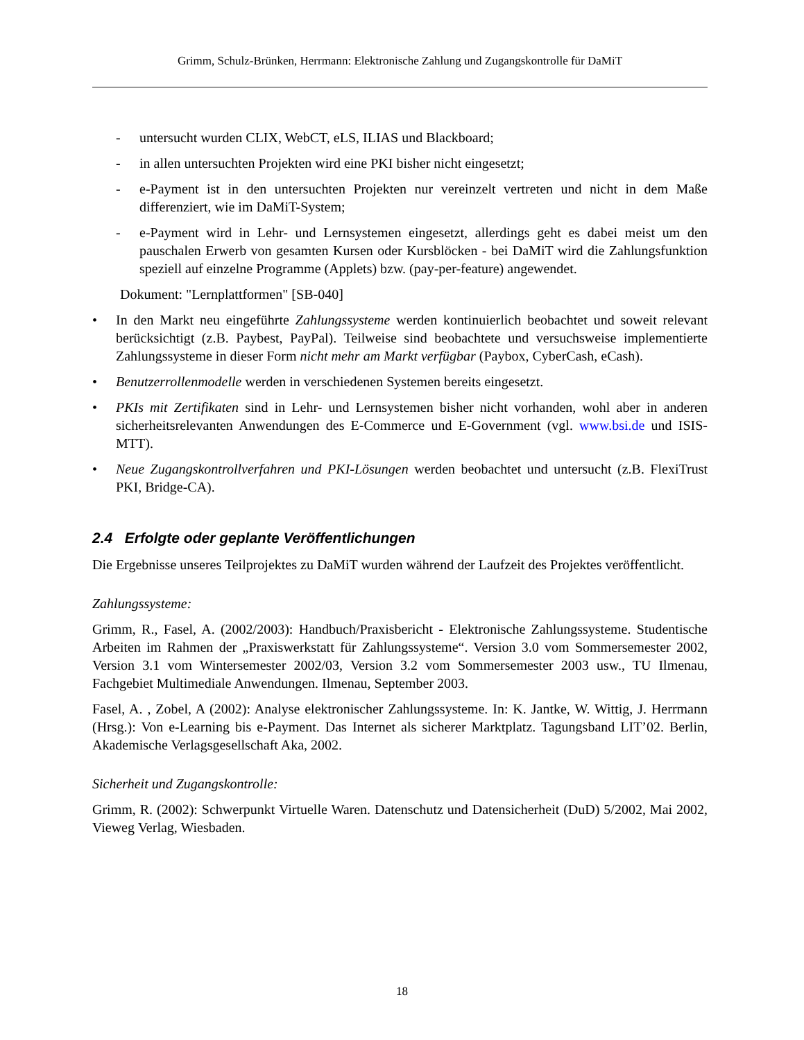Grimm, Schulz-Brünken, Herrmann: Elektronische Zahlung und Zugangskontrolle für DaMiT
- untersucht wurden CLIX, WebCT, eLS, ILIAS und Blackboard;
- in allen untersuchten Projekten wird eine PKI bisher nicht eingesetzt;
- e-Payment ist in den untersuchten Projekten nur vereinzelt vertreten und nicht in dem Maße differenziert, wie im DaMiT-System;
- e-Payment wird in Lehr- und Lernsystemen eingesetzt, allerdings geht es dabei meist um den pauschalen Erwerb von gesamten Kursen oder Kursblöcken - bei DaMiT wird die Zahlungsfunktion speziell auf einzelne Programme (Applets) bzw. (pay-per-feature) angewendet.
Dokument: "Lernplattformen" [SB-040]
• In den Markt neu eingeführte Zahlungssysteme werden kontinuierlich beobachtet und soweit relevant berücksichtigt (z.B. Paybest, PayPal). Teilweise sind beobachtete und versuchsweise implementierte Zahlungssysteme in dieser Form nicht mehr am Markt verfügbar (Paybox, CyberCash, eCash).
• Benutzerrollenmodelle werden in verschiedenen Systemen bereits eingesetzt.
• PKIs mit Zertifikaten sind in Lehr- und Lernsystemen bisher nicht vorhanden, wohl aber in anderen sicherheitsrelevanten Anwendungen des E-Commerce und E-Government (vgl. www.bsi.de und ISIS-MTT).
• Neue Zugangskontrollverfahren und PKI-Lösungen werden beobachtet und untersucht (z.B. FlexiTrust PKI, Bridge-CA).
2.4 Erfolgte oder geplante Veröffentlichungen
Die Ergebnisse unseres Teilprojektes zu DaMiT wurden während der Laufzeit des Projektes veröffentlicht.
Zahlungssysteme:
Grimm, R., Fasel, A. (2002/2003): Handbuch/Praxisbericht - Elektronische Zahlungssysteme. Studentische Arbeiten im Rahmen der „Praxiswerkstatt für Zahlungssysteme“. Version 3.0 vom Sommersemester 2002, Version 3.1 vom Wintersemester 2002/03, Version 3.2 vom Sommersemester 2003 usw., TU Ilmenau, Fachgebiet Multimediale Anwendungen. Ilmenau, September 2003.
Fasel, A. , Zobel, A (2002): Analyse elektronischer Zahlungssysteme. In: K. Jantke, W. Wittig, J. Herrmann (Hrsg.): Von e-Learning bis e-Payment. Das Internet als sicherer Marktplatz. Tagungsband LIT’02. Berlin, Akademische Verlagsgesellschaft Aka, 2002.
Sicherheit und Zugangskontrolle:
Grimm, R. (2002): Schwerpunkt Virtuelle Waren. Datenschutz und Datensicherheit (DuD) 5/2002, Mai 2002, Vieweg Verlag, Wiesbaden.
18